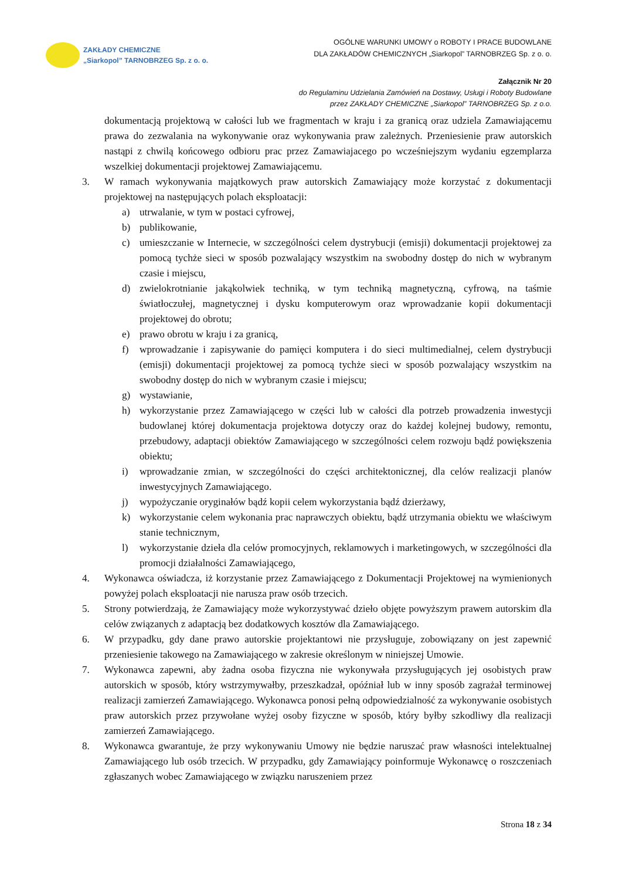ZAKŁADY CHEMICZNE
„Siarkopol” TARNOBRZEG Sp. z o. o.
OGÓLNE WARUNKI UMOWY o ROBOTY I PRACE BUDOWLANE
DLA ZAKŁADÓW CHEMICZNYCH „Siarkopol” TARNOBRZEG Sp. z o. o.
Załącznik Nr 20
do Regulaminu Udzielania Zamówień na Dostawy, Usługi i Roboty Budowlane
przez ZAKŁADY CHEMICZNE „Siarkopol” TARNOBRZEG Sp. z o.o.
dokumentacją projektową w całości lub we fragmentach w kraju i za granicą oraz udziela Zamawiającemu prawa do zezwalania na wykonywanie oraz wykonywania praw zależnych. Przeniesienie praw autorskich nastąpi z chwilą końcowego odbioru prac przez Zamawiajacego po wcześniejszym wydaniu egzemplarza wszelkiej dokumentacji projektowej Zamawiającemu.
3. W ramach wykonywania majątkowych praw autorskich Zamawiający może korzystać z dokumentacji projektowej na następujących polach eksploatacji:
a) utrwalanie, w tym w postaci cyfrowej,
b) publikowanie,
c) umieszczanie w Internecie, w szczególności celem dystrybucji (emisji) dokumentacji projektowej za pomocą tychże sieci w sposób pozwalający wszystkim na swobodny dostęp do nich w wybranym czasie i miejscu,
d) zwielokrotnianie jakąkolwiek techniką, w tym techniką magnetyczną, cyfrową, na taśmie światłoczułej, magnetycznej i dysku komputerowym oraz wprowadzanie kopii dokumentacji projektowej do obrotu;
e) prawo obrotu w kraju i za granicą,
f) wprowadzanie i zapisywanie do pamięci komputera i do sieci multimedialnej, celem dystrybucji (emisji) dokumentacji projektowej za pomocą tychże sieci w sposób pozwalający wszystkim na swobodny dostęp do nich w wybranym czasie i miejscu;
g) wystawianie,
h) wykorzystanie przez Zamawiającego w części lub w całości dla potrzeb prowadzenia inwestycji budowlanej której dokumentacja projektowa dotyczy oraz do każdej kolejnej budowy, remontu, przebudowy, adaptacji obiektów Zamawiającego w szczególności celem rozwoju bądź powiększenia obiektu;
i) wprowadzanie zmian, w szczególności do części architektonicznej, dla celów realizacji planów inwestycyjnych Zamawiającego.
j) wypożyczanie oryginałów bądź kopii celem wykorzystania bądź dzierżawy,
k) wykorzystanie celem wykonania prac naprawczych obiektu, bądź utrzymania obiektu we właściwym stanie technicznym,
l) wykorzystanie dzieła dla celów promocyjnych, reklamowych i marketingowych, w szczególności dla promocji działalności Zamawiającego,
4. Wykonawca oświadcza, iż korzystanie przez Zamawiającego z Dokumentacji Projektowej na wymienionych powyżej polach eksploatacji nie narusza praw osób trzecich.
5. Strony potwierdzają, że Zamawiający może wykorzystywać dzieło objęte powyższym prawem autorskim dla celów związanych z adaptacją bez dodatkowych kosztów dla Zamawiającego.
6. W przypadku, gdy dane prawo autorskie projektantowi nie przysługuje, zobowiązany on jest zapewnić przeniesienie takowego na Zamawiającego w zakresie określonym w niniejszej Umowie.
7. Wykonawca zapewni, aby żadna osoba fizyczna nie wykonywała przysługujących jej osobistych praw autorskich w sposób, który wstrzymywałby, przeszkadzał, opóźniał lub w inny sposób zagrażał terminowej realizacji zamierzeń Zamawiającego. Wykonawca ponosi pełną odpowiedzialność za wykonywanie osobistych praw autorskich przez przywołane wyżej osoby fizyczne w sposób, który byłby szkodliwy dla realizacji zamierzeń Zamawiającego.
8. Wykonawca gwarantuje, że przy wykonywaniu Umowy nie będzie naruszać praw własności intelektualnej Zamawiającego lub osób trzecich. W przypadku, gdy Zamawiający poinformuje Wykonawcę o roszczeniach zgłaszanych wobec Zamawiającego w związku naruszeniem przez
Strona 18 z 34